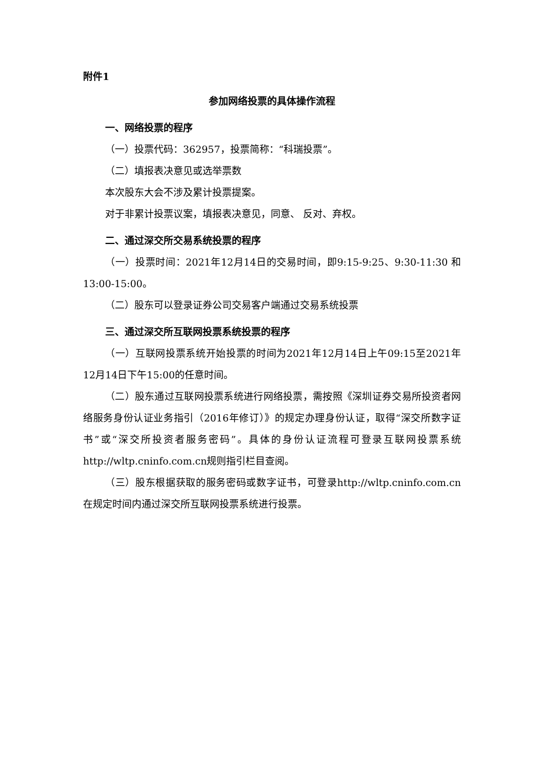附件1
参加网络投票的具体操作流程
一、网络投票的程序
（一）投票代码：362957，投票简称：“科瑞投票”。
（二）填报表决意见或选举票数
本次股东大会不涉及累计投票提案。
对于非累计投票议案，填报表决意见，同意、 反对、弃权。
二、通过深交所交易系统投票的程序
（一）投票时间：2021年12月14日的交易时间，即9:15-9:25、9:30-11:30 和13:00-15:00。
（二）股东可以登录证券公司交易客户端通过交易系统投票
三、通过深交所互联网投票系统投票的程序
（一）互联网投票系统开始投票的时间为2021年12月14日上午09:15至2021年12月14日下午15:00的任意时间。
（二）股东通过互联网投票系统进行网络投票，需按照《深圳证券交易所投资者网络服务身份认证业务指引（2016年修订）》的规定办理身份认证，取得“深交所数字证书”或“深交所投资者服务密码”。具体的身份认证流程可登录互联网投票系统http://wltp.cninfo.com.cn规则指引栏目查阅。
（三）股东根据获取的服务密码或数字证书，可登录http://wltp.cninfo.com.cn在规定时间内通过深交所互联网投票系统进行投票。